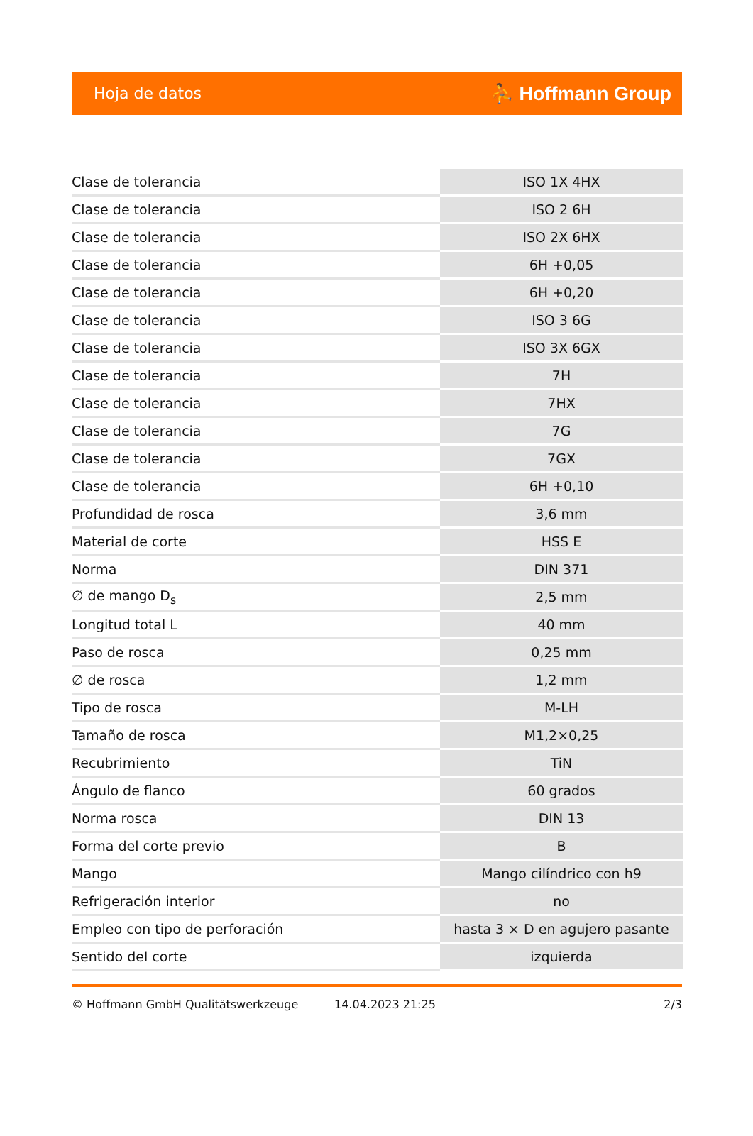Hoja de datos ⛹ Hoffmann Group
| Clase de tolerancia | ISO 1X 4HX |
| Clase de tolerancia | ISO 2 6H |
| Clase de tolerancia | ISO 2X 6HX |
| Clase de tolerancia | 6H +0,05 |
| Clase de tolerancia | 6H +0,20 |
| Clase de tolerancia | ISO 3 6G |
| Clase de tolerancia | ISO 3X 6GX |
| Clase de tolerancia | 7H |
| Clase de tolerancia | 7HX |
| Clase de tolerancia | 7G |
| Clase de tolerancia | 7GX |
| Clase de tolerancia | 6H +0,10 |
| Profundidad de rosca | 3,6 mm |
| Material de corte | HSS E |
| Norma | DIN 371 |
| ∅ de mango D<sub>s</sub> | 2,5 mm |
| Longitud total L | 40 mm |
| Paso de rosca | 0,25 mm |
| ∅ de rosca | 1,2 mm |
| Tipo de rosca | M-LH |
| Tamaño de rosca | M1,2×0,25 |
| Recubrimiento | TiN |
| Ángulo de flanco | 60 grados |
| Norma rosca | DIN 13 |
| Forma del corte previo | B |
| Mango | Mango cilíndrico con h9 |
| Refrigeración interior | no |
| Empleo con tipo de perforación | hasta 3 × D en agujero pasante |
| Sentido del corte | izquierda |
© Hoffmann GmbH Qualitätswerkzeuge 14.04.2023 21:25 2/3